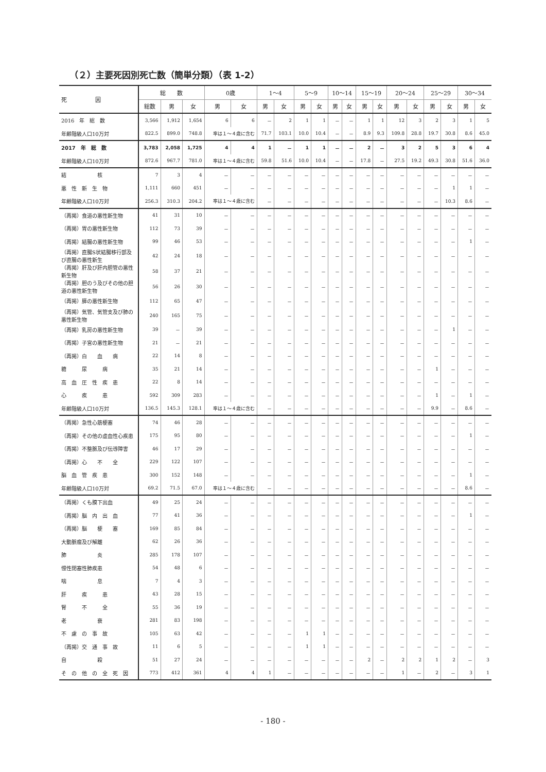（２）主要死因別死亡数（簡単分類）（表 1-2）
| 死 因 | 総 数 | | | 0歳 | | 1～4 | | 5～9 | | 10～14 | | 15～19 | | 20～24 | | 25～29 | | 30～34 | |
| --- | --- | --- | --- | --- | --- | --- | --- | --- | --- | --- | --- | --- | --- | --- | --- | --- | --- | --- | --- |
| | 総数 | 男 | 女 | 男 | 女 | 男 | 女 | 男 | 女 | 男 | 女 | 男 | 女 | 男 | 女 | 男 | 女 | 男 | 女 |
| 2016 年 総 数 | 3,566 | 1,912 | 1,654 | 6 | 6 | － | 2 | 1 | 1 | － | － | 1 | 1 | 12 | 3 | 2 | 3 | 1 | 5 |
| 年齢階級人口10万対 | 822.5 | 899.0 | 748.8 | 率は１～４歳に含む | | 71.7 | 103.1 | 10.0 | 10.4 | － | － | 8.9 | 9.3 | 109.8 | 28.8 | 19.7 | 30.8 | 8.6 | 45.0 |
| 2017 年 総 数 | 3,783 | 2,058 | 1,725 | 4 | 4 | 1 | － | 1 | 1 | － | － | 2 | － | 3 | 2 | 5 | 3 | 6 | 4 |
| 年齢階級人口10万対 | 872.6 | 967.7 | 781.0 | 率は１～４歳に含む | | 59.8 | 51.6 | 10.0 | 10.4 | － | － | 17.8 | － | 27.5 | 19.2 | 49.3 | 30.8 | 51.6 | 36.0 |
| 結 核 | 7 | 3 | 4 | － | － | － | － | － | － | － | － | － | － | － | － | － | － | － | － |
| 悪 性 新 生 物 | 1,111 | 660 | 451 | － | － | － | － | － | － | － | － | － | － | － | － | － | 1 | 1 | － |
| 年齢階級人口10万対 | 256.3 | 310.3 | 204.2 | 率は１～４歳に含む | | － | － | － | － | － | － | － | － | － | － | － | 10.3 | 8.6 | － |
| （再掲）食道の悪性新生物 | 41 | 31 | 10 | － | － | － | － | － | － | － | － | － | － | － | － | － | － | － | － |
| （再掲）胃の悪性新生物 | 112 | 73 | 39 | － | － | － | － | － | － | － | － | － | － | － | － | － | － | － | － |
| （再掲）結腸の悪性新生物 | 99 | 46 | 53 | － | － | － | － | － | － | － | － | － | － | － | － | － | － | 1 | － |
| （再掲）直腸S状結腸移行部及び直腸の悪性新生 | 42 | 24 | 18 | － | － | － | － | － | － | － | － | － | － | － | － | － | － | － | － |
| （再掲）肝及び肝内胆管の悪性新生物 | 58 | 37 | 21 | － | － | － | － | － | － | － | － | － | － | － | － | － | － | － | － |
| （再掲）胆のう及びその他の胆道の悪性新生物 | 56 | 26 | 30 | － | － | － | － | － | － | － | － | － | － | － | － | － | － | － | － |
| （再掲）膵の悪性新生物 | 112 | 65 | 47 | － | － | － | － | － | － | － | － | － | － | － | － | － | － | － | － |
| （再掲）気管、気管支及び肺の悪性新生物 | 240 | 165 | 75 | － | － | － | － | － | － | － | － | － | － | － | － | － | － | － | － |
| （再掲）乳房の悪性新生物 | 39 | － | 39 | － | － | － | － | － | － | － | － | － | － | － | － | － | 1 | － | － |
| （再掲）子宮の悪性新生物 | 21 | － | 21 | － | － | － | － | － | － | － | － | － | － | － | － | － | － | － | － |
| （再掲）白 血 病 | 22 | 14 | 8 | － | － | － | － | － | － | － | － | － | － | － | － | － | － | － | － |
| 糖 尿 病 | 35 | 21 | 14 | － | － | － | － | － | － | － | － | － | － | － | － | 1 | － | － | － |
| 高 血 圧 性 疾 患 | 22 | 8 | 14 | － | － | － | － | － | － | － | － | － | － | － | － | － | － | － | － |
| 心 疾 患 | 592 | 309 | 283 | － | － | － | － | － | － | － | － | － | － | － | － | 1 | － | 1 | － |
| 年齢階級人口10万対 | 136.5 | 145.3 | 128.1 | 率は１～４歳に含む | | － | － | － | － | － | － | － | － | － | － | 9.9 | － | 8.6 | － |
| （再掲）急性心筋梗塞 | 74 | 46 | 28 | － | － | － | － | － | － | － | － | － | － | － | － | － | － | － | － |
| （再掲）その他の虚血性心疾患 | 175 | 95 | 80 | － | － | － | － | － | － | － | － | － | － | － | － | － | － | 1 | － |
| （再掲）不整脈及び伝導障害 | 46 | 17 | 29 | － | － | － | － | － | － | － | － | － | － | － | － | － | － | － | － |
| （再掲）心 不 全 | 229 | 122 | 107 | － | － | － | － | － | － | － | － | － | － | － | － | － | － | － | － |
| 脳 血 管 疾 患 | 300 | 152 | 148 | － | － | － | － | － | － | － | － | － | － | － | － | － | － | 1 | － |
| 年齢階級人口10万対 | 69.2 | 71.5 | 67.0 | 率は１～４歳に含む | | － | － | － | － | － | － | － | － | － | － | － | － | 8.6 | － |
| （再掲）くも膜下出血 | 49 | 25 | 24 | － | － | － | － | － | － | － | － | － | － | － | － | － | － | － | － |
| （再掲）脳 内 出 血 | 77 | 41 | 36 | － | － | － | － | － | － | － | － | － | － | － | － | － | － | 1 | － |
| （再掲）脳 梗 塞 | 169 | 85 | 84 | － | － | － | － | － | － | － | － | － | － | － | － | － | － | － | － |
| 大動脈瘤及び解離 | 62 | 26 | 36 | － | － | － | － | － | － | － | － | － | － | － | － | － | － | － | － |
| 肺 炎 | 285 | 178 | 107 | － | － | － | － | － | － | － | － | － | － | － | － | － | － | － | － |
| 慢性閉塞性肺疾患 | 54 | 48 | 6 | － | － | － | － | － | － | － | － | － | － | － | － | － | － | － | － |
| 喘 息 | 7 | 4 | 3 | － | － | － | － | － | － | － | － | － | － | － | － | － | － | － | － |
| 肝 疾 患 | 43 | 28 | 15 | － | － | － | － | － | － | － | － | － | － | － | － | － | － | － | － |
| 腎 不 全 | 55 | 36 | 19 | － | － | － | － | － | － | － | － | － | － | － | － | － | － | － | － |
| 老 衰 | 281 | 83 | 198 | － | － | － | － | － | － | － | － | － | － | － | － | － | － | － | － |
| 不 慮 の 事 故 | 105 | 63 | 42 | － | － | － | － | 1 | 1 | － | － | － | － | － | － | － | － | － | － |
| （再掲）交 通 事 故 | 11 | 6 | 5 | － | － | － | － | 1 | 1 | － | － | － | － | － | － | － | － | － | － |
| 自 殺 | 51 | 27 | 24 | － | － | － | － | － | － | － | － | 2 | － | 2 | 2 | 1 | 2 | － | 3 |
| そ の 他 の 全 死 因 | 773 | 412 | 361 | 4 | 4 | 1 | － | － | － | － | － | － | － | 1 | － | 2 | － | 3 | 1 |
- 180 -